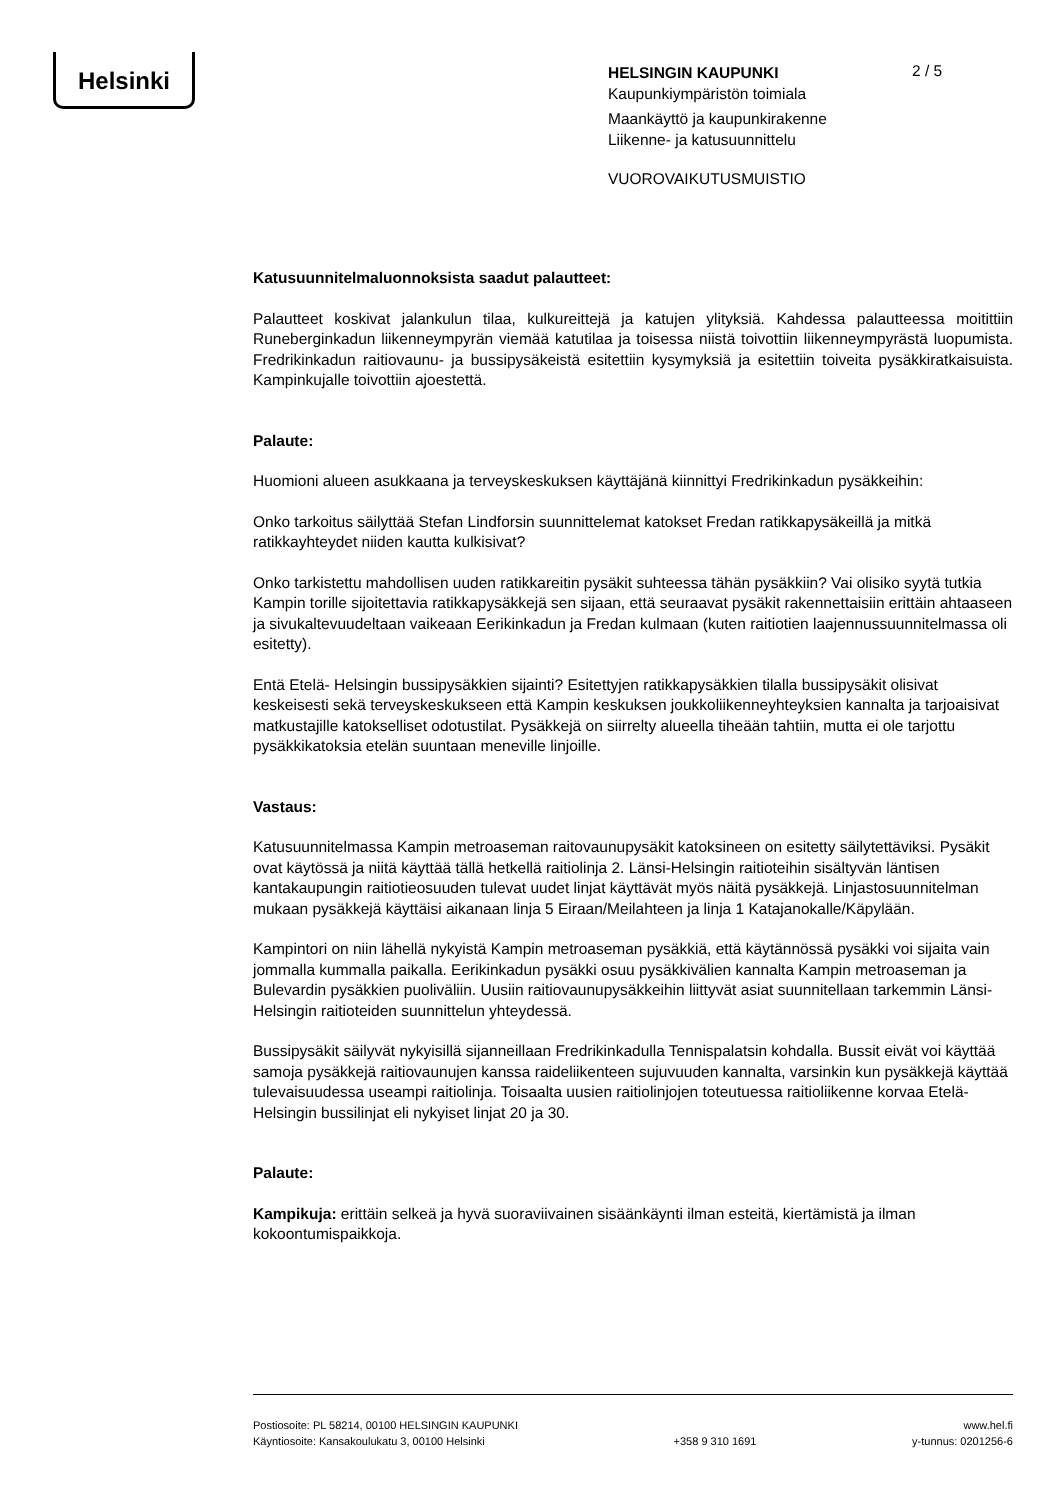Helsinki
HELSINGIN KAUPUNKI
Kaupunkiympäristön toimiala
Maankäyttö ja kaupunkirakenne
Liikenne- ja katusuunnittelu
VUOROVAIKUTUSMUISTIO
2 / 5
Katusuunnitelmaluonnoksista saadut palautteet:
Palautteet koskivat jalankulun tilaa, kulkureittejä ja katujen ylityksiä. Kahdessa palautteessa moitittiin Runeberginkadun liikenneympyrän viemää katutilaa ja toisessa niistä toivottiin liikenneympyrästä luopumista. Fredrikinkadun raitiovaunu- ja bussipysäkeistä esitettiin kysymyksiä ja esitettiin toiveita pysäkkiratkaisuista. Kampinkujalle toivottiin ajoestettä.
Palaute:
Huomioni alueen asukkaana ja terveyskeskuksen käyttäjänä kiinnittyi Fredrikinkadun pysäkkeihin:
Onko tarkoitus säilyttää Stefan Lindforsin suunnittelemat katokset Fredan ratikkapysäkeillä ja mitkä ratikkayhteydet niiden kautta kulkisivat?
Onko tarkistettu mahdollisen uuden ratikkareitin pysäkit suhteessa tähän pysäkkiin? Vai olisiko syytä tutkia Kampin torille sijoitettavia ratikkapysäkkejä sen sijaan, että seuraavat pysäkit rakennettaisiin erittäin ahtaaseen ja sivukaltevuudeltaan vaikeaan Eerikinkadun ja Fredan kulmaan (kuten raitiotien laajennussuunnitelmassa oli esitetty).
Entä Etelä- Helsingin bussipysäkkien sijainti? Esitettyjen ratikkapysäkkien tilalla bussipysäkit olisivat keskeisesti sekä terveyskeskukseen että Kampin keskuksen joukkoliikenneyhteyksien kannalta ja tarjoaisivat matkustajille katokselliset odotustilat. Pysäkkejä on siirrelty alueella tiheään tahtiin, mutta ei ole tarjottu pysäkkikatoksia etelän suuntaan meneville linjoille.
Vastaus:
Katusuunnitelmassa Kampin metroaseman raitovaunupysäkit katoksineen on esitetty säilytettäviksi. Pysäkit ovat käytössä ja niitä käyttää tällä hetkellä raitiolinja 2. Länsi-Helsingin raitioteihin sisältyvän läntisen kantakaupungin raitiotieosuuden tulevat uudet linjat käyttävät myös näitä pysäkkejä. Linjastosuunnitelman mukaan pysäkkejä käyttäisi aikanaan linja 5 Eiraan/Meilahteen ja linja 1 Katajanokalle/Käpylään.
Kampintori on niin lähellä nykyistä Kampin metroaseman pysäkkiä, että käytännössä pysäkki voi sijaita vain jommalla kummalla paikalla. Eerikinkadun pysäkki osuu pysäkkivälien kannalta Kampin metroaseman ja Bulevardin pysäkkien puoliväliin. Uusiin raitiovaunupysäkkeihin liittyvät asiat suunnitellaan tarkemmin Länsi-Helsingin raitioteiden suunnittelun yhteydessä.
Bussipysäkit säilyvät nykyisillä sijanneillaan Fredrikinkadulla Tennispalatsin kohdalla. Bussit eivät voi käyttää samoja pysäkkejä raitiovaunujen kanssa raideliikenteen sujuvuuden kannalta, varsinkin kun pysäkkejä käyttää tulevaisuudessa useampi raitiolinja. Toisaalta uusien raitiolinjojen toteutuessa raitioliikenne korvaa Etelä-Helsingin bussilinjat eli nykyiset linjat 20 ja 30.
Palaute:
Kampikuja: erittäin selkeä ja hyvä suoraviivainen sisäänkäynti ilman esteitä, kiertämistä ja ilman kokoontumispaikkoja.
Postiosoite: PL 58214, 00100 HELSINGIN KAUPUNKI
Käyntiosoite: Kansakoulukatu 3, 00100 Helsinki
+358 9 310 1691 www.hel.fi
y-tunnus: 0201256-6